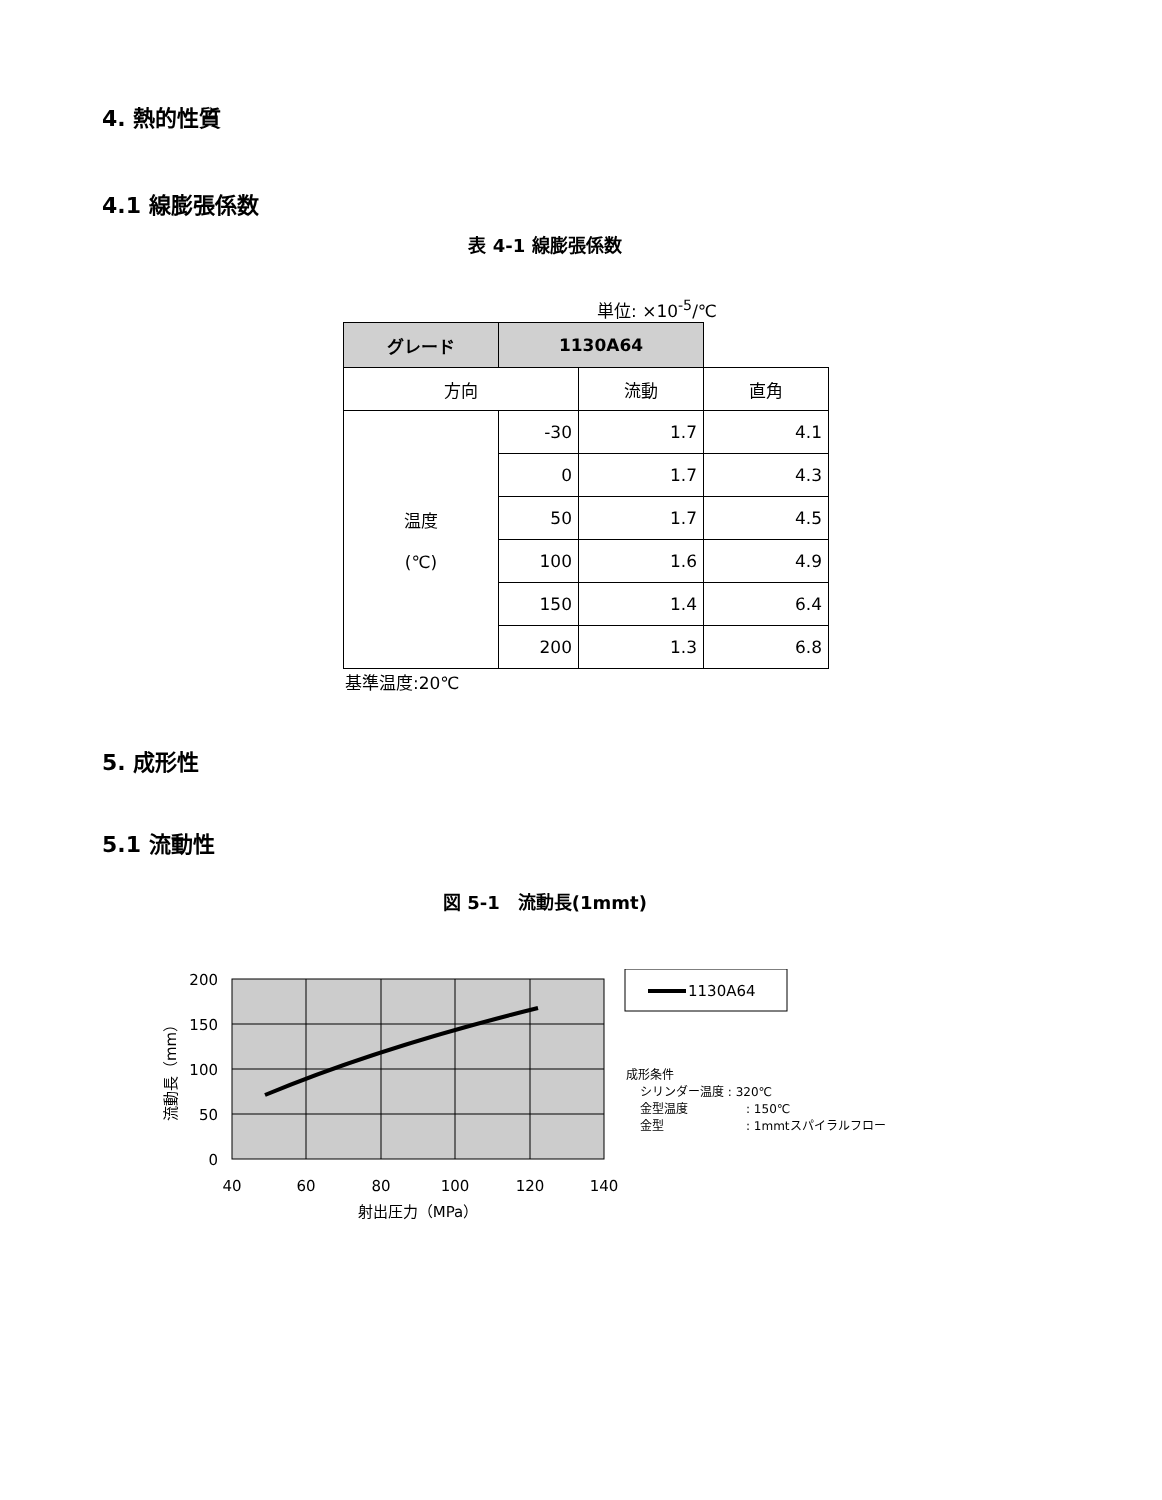4. 熱的性質
4.1 線膨張係数
表 4-1 線膨張係数
単位: ×10<sup>-5</sup>/℃
| グレード | 1130A64 | | |
| --- | --- | --- | --- |
| 方向 | | 流動 | 直角 |
| 温度 (℃) | -30 | 1.7 | 4.1 |
| | 0 | 1.7 | 4.3 |
| | 50 | 1.7 | 4.5 |
| | 100 | 1.6 | 4.9 |
| | 150 | 1.4 | 6.4 |
| | 200 | 1.3 | 6.8 |
基準温度:20℃
5. 成形性
5.1 流動性
図 5-1　流動長(1mmt)
200
150
100
50
0
40
60
80
100
120
140
射出圧力（MPa）
流動長（mm）
1130A64
成形条件
シリンダー温度 : 320℃
金型温度
: 150℃
金型
: 1mmtスパイラルフロー